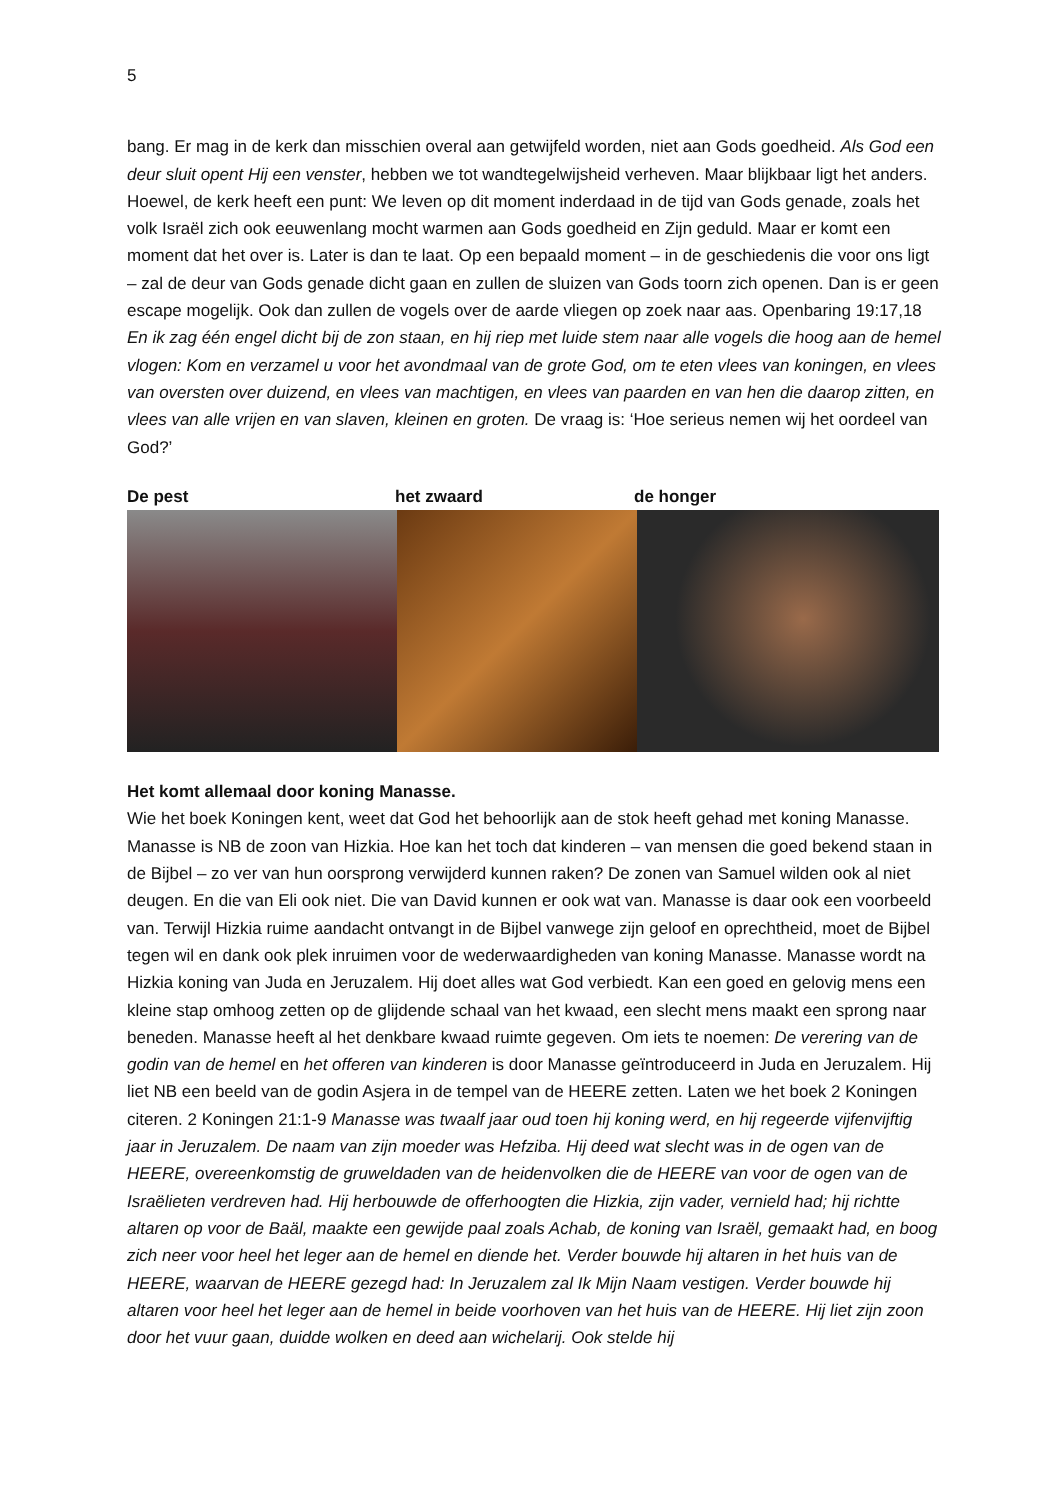5
bang. Er mag in de kerk dan misschien overal aan getwijfeld worden, niet aan Gods goedheid. Als God een deur sluit opent Hij een venster, hebben we tot wandtegelwijsheid verheven. Maar blijkbaar ligt het anders. Hoewel, de kerk heeft een punt: We leven op dit moment inderdaad in de tijd van Gods genade, zoals het volk Israël zich ook eeuwenlang mocht warmen aan Gods goedheid en Zijn geduld. Maar er komt een moment dat het over is. Later is dan te laat. Op een bepaald moment – in de geschiedenis die voor ons ligt – zal de deur van Gods genade dicht gaan en zullen de sluizen van Gods toorn zich openen. Dan is er geen escape mogelijk. Ook dan zullen de vogels over de aarde vliegen op zoek naar aas. Openbaring 19:17,18 En ik zag één engel dicht bij de zon staan, en hij riep met luide stem naar alle vogels die hoog aan de hemel vlogen: Kom en verzamel u voor het avondmaal van de grote God, om te eten vlees van koningen, en vlees van oversten over duizend, en vlees van machtigen, en vlees van paarden en van hen die daarop zitten, en vlees van alle vrijen en van slaven, kleinen en groten. De vraag is: ‘Hoe serieus nemen wij het oordeel van God?’
De pest het zwaard de honger
Het komt allemaal door koning Manasse.
Wie het boek Koningen kent, weet dat God het behoorlijk aan de stok heeft gehad met koning Manasse. Manasse is NB de zoon van Hizkia. Hoe kan het toch dat kinderen – van mensen die goed bekend staan in de Bijbel – zo ver van hun oorsprong verwijderd kunnen raken? De zonen van Samuel wilden ook al niet deugen. En die van Eli ook niet. Die van David kunnen er ook wat van. Manasse is daar ook een voorbeeld van. Terwijl Hizkia ruime aandacht ontvangt in de Bijbel vanwege zijn geloof en oprechtheid, moet de Bijbel tegen wil en dank ook plek inruimen voor de wederwaardigheden van koning Manasse. Manasse wordt na Hizkia koning van Juda en Jeruzalem. Hij doet alles wat God verbiedt. Kan een goed en gelovig mens een kleine stap omhoog zetten op de glijdende schaal van het kwaad, een slecht mens maakt een sprong naar beneden. Manasse heeft al het denkbare kwaad ruimte gegeven. Om iets te noemen: De verering van de godin van de hemel en het offeren van kinderen is door Manasse geïntroduceerd in Juda en Jeruzalem. Hij liet NB een beeld van de godin Asjera in de tempel van de HEERE zetten. Laten we het boek 2 Koningen citeren. 2 Koningen 21:1-9 Manasse was twaalf jaar oud toen hij koning werd, en hij regeerde vijfenvijftig jaar in Jeruzalem. De naam van zijn moeder was Hefziba. Hij deed wat slecht was in de ogen van de HEERE, overeenkomstig de gruweldaden van de heidenvolken die de HEERE van voor de ogen van de Israëlieten verdreven had. Hij herbouwde de offerhoogten die Hizkia, zijn vader, vernield had; hij richtte altaren op voor de Baäl, maakte een gewijde paal zoals Achab, de koning van Israël, gemaakt had, en boog zich neer voor heel het leger aan de hemel en diende het. Verder bouwde hij altaren in het huis van de HEERE, waarvan de HEERE gezegd had: In Jeruzalem zal Ik Mijn Naam vestigen. Verder bouwde hij altaren voor heel het leger aan de hemel in beide voorhoven van het huis van de HEERE. Hij liet zijn zoon door het vuur gaan, duidde wolken en deed aan wichelarij. Ook stelde hij